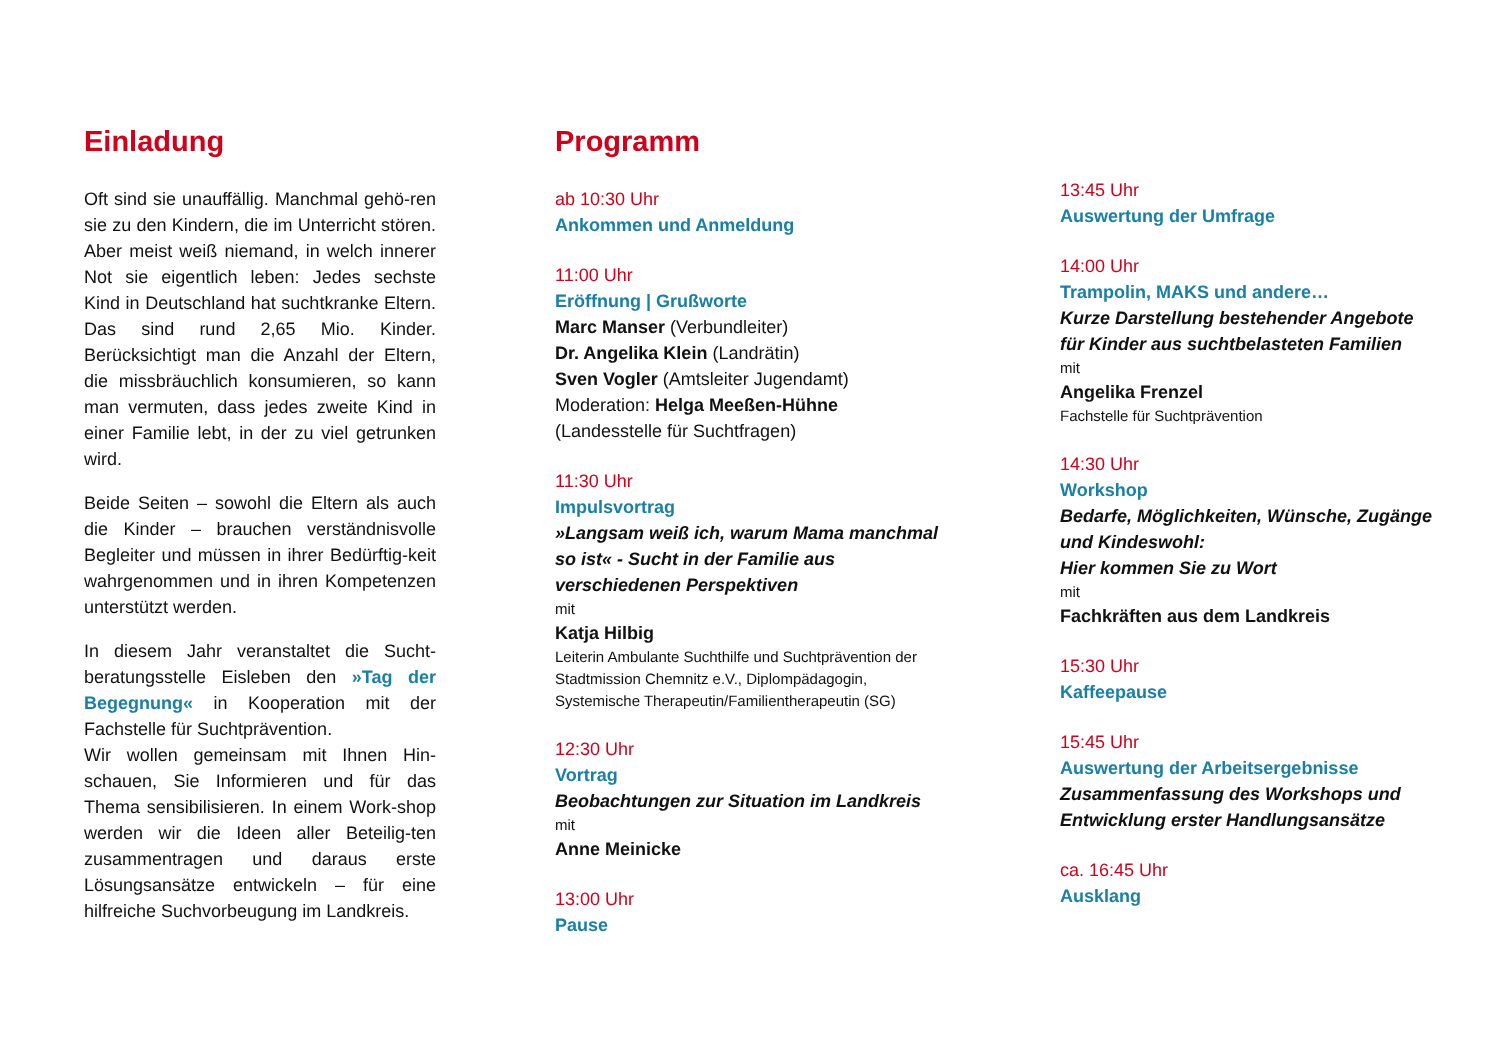Einladung
Oft sind sie unauffällig. Manchmal gehö-ren sie zu den Kindern, die im Unterricht stören. Aber meist weiß niemand, in welch innerer Not sie eigentlich leben: Jedes sechste Kind in Deutschland hat suchtkranke Eltern. Das sind rund 2,65 Mio. Kinder. Berücksichtigt man die Anzahl der Eltern, die missbräuchlich konsumieren, so kann man vermuten, dass jedes zweite Kind in einer Familie lebt, in der zu viel getrunken wird.
Beide Seiten – sowohl die Eltern als auch die Kinder – brauchen verständnisvolle Begleiter und müssen in ihrer Bedürftig-keit wahrgenommen und in ihren Kompetenzen unterstützt werden.
In diesem Jahr veranstaltet die Sucht-beratungsstelle Eisleben den »Tag der Begegnung« in Kooperation mit der Fachstelle für Suchtprävention.
Wir wollen gemeinsam mit Ihnen Hin-schauen, Sie Informieren und für das Thema sensibilisieren. In einem Work-shop werden wir die Ideen aller Beteilig-ten zusammentragen und daraus erste Lösungsansätze entwickeln – für eine hilfreiche Suchvorbeugung im Landkreis.
Programm
ab 10:30 Uhr
Ankommen und Anmeldung
11:00 Uhr
Eröffnung | Grußworte
Marc Manser (Verbundleiter)
Dr. Angelika Klein (Landrätin)
Sven Vogler (Amtsleiter Jugendamt)
Moderation: Helga Meeßen-Hühne
(Landesstelle für Suchtfragen)
11:30 Uhr
Impulsvortrag
»Langsam weiß ich, warum Mama manchmal so ist« - Sucht in der Familie aus verschiedenen Perspektiven
mit
Katja Hilbig
Leiterin Ambulante Suchthilfe und Suchtprävention der Stadtmission Chemnitz e.V., Diplompädagogin, Systemische Therapeutin/Familientherapeutin (SG)
12:30 Uhr
Vortrag
Beobachtungen zur Situation im Landkreis
mit
Anne Meinicke
13:00 Uhr
Pause
13:45 Uhr
Auswertung der Umfrage
14:00 Uhr
Trampolin, MAKS und andere…
Kurze Darstellung bestehender Angebote für Kinder aus suchtbelasteten Familien
mit
Angelika Frenzel
Fachstelle für Suchtprävention
14:30 Uhr
Workshop
Bedarfe, Möglichkeiten, Wünsche, Zugänge und Kindeswohl:
Hier kommen Sie zu Wort
mit
Fachkräften aus dem Landkreis
15:30 Uhr
Kaffeepause
15:45 Uhr
Auswertung der Arbeitsergebnisse
Zusammenfassung des Workshops und Entwicklung erster Handlungsansätze
ca. 16:45 Uhr
Ausklang